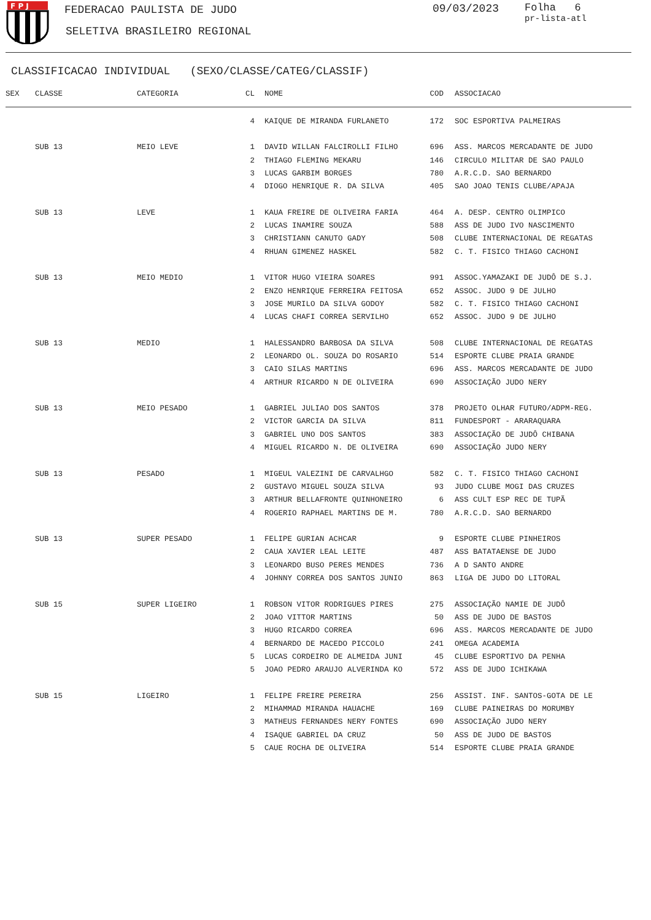F P J
FEDERACAO PAULISTA DE JUDO
SELETIVA BRASILEIRO REGIONAL
09/03/2023
Folha 6
pr-lista-atl
CLASSIFICACAO INDIVIDUAL (SEXO/CLASSE/CATEG/CLASSIF)
| SEX | CLASSE | CATEGORIA | CL | | NOME | COD | | ASSOCIACAO |
| --- | --- | --- | --- | --- | --- | --- | --- | --- |
| | | | 4 | | KAIQUE DE MIRANDA FURLANETO | 172 | | SOC ESPORTIVA PALMEIRAS |
| | SUB 13 | MEIO LEVE | 1 | | DAVID WILLAN FALCIROLLI FILHO | 696 | | ASS. MARCOS MERCADANTE DE JUDO |
| | | | 2 | | THIAGO FLEMING MEKARU | 146 | | CIRCULO MILITAR DE SAO PAULO |
| | | | 3 | | LUCAS GARBIM BORGES | 780 | | A.R.C.D. SAO BERNARDO |
| | | | 4 | | DIOGO HENRIQUE R. DA SILVA | 405 | | SAO JOAO TENIS CLUBE/APAJA |
| | SUB 13 | LEVE | 1 | | KAUA FREIRE DE OLIVEIRA FARIA | 464 | | A. DESP. CENTRO OLIMPICO |
| | | | 2 | | LUCAS INAMIRE SOUZA | 588 | | ASS DE JUDO IVO NASCIMENTO |
| | | | 3 | | CHRISTIANN CANUTO GADY | 508 | | CLUBE INTERNACIONAL DE REGATAS |
| | | | 4 | | RHUAN GIMENEZ HASKEL | 582 | | C. T. FISICO THIAGO CACHONI |
| | SUB 13 | MEIO MEDIO | 1 | | VITOR HUGO VIEIRA SOARES | 991 | | ASSOC.YAMAZAKI DE JUDÔ DE S.J. |
| | | | 2 | | ENZO HENRIQUE FERREIRA FEITOSA | 652 | | ASSOC. JUDO 9 DE JULHO |
| | | | 3 | | JOSE MURILO DA SILVA GODOY | 582 | | C. T. FISICO THIAGO CACHONI |
| | | | 4 | | LUCAS CHAFI CORREA SERVILHO | 652 | | ASSOC. JUDO 9 DE JULHO |
| | SUB 13 | MEDIO | 1 | | HALESSANDRO BARBOSA DA SILVA | 508 | | CLUBE INTERNACIONAL DE REGATAS |
| | | | 2 | | LEONARDO OL. SOUZA DO ROSARIO | 514 | | ESPORTE CLUBE PRAIA GRANDE |
| | | | 3 | | CAIO SILAS MARTINS | 696 | | ASS. MARCOS MERCADANTE DE JUDO |
| | | | 4 | | ARTHUR RICARDO N DE OLIVEIRA | 690 | | ASSOCIAÇÃO JUDO NERY |
| | SUB 13 | MEIO PESADO | 1 | | GABRIEL JULIAO DOS SANTOS | 378 | | PROJETO OLHAR FUTURO/ADPM-REG. |
| | | | 2 | | VICTOR GARCIA DA SILVA | 811 | | FUNDESPORT - ARARAQUARA |
| | | | 3 | | GABRIEL UNO DOS SANTOS | 383 | | ASSOCIAÇÃO DE JUDÔ CHIBANA |
| | | | 4 | | MIGUEL RICARDO N. DE OLIVEIRA | 690 | | ASSOCIAÇÃO JUDO NERY |
| | SUB 13 | PESADO | 1 | | MIGEUL VALEZINI DE CARVALHGO | 582 | | C. T. FISICO THIAGO CACHONI |
| | | | 2 | | GUSTAVO MIGUEL SOUZA SILVA | 93 | | JUDO CLUBE MOGI DAS CRUZES |
| | | | 3 | | ARTHUR BELLAFRONTE QUINHONEIRO | 6 | | ASS CULT ESP REC DE TUPÃ |
| | | | 4 | | ROGERIO RAPHAEL MARTINS DE M. | 780 | | A.R.C.D. SAO BERNARDO |
| | SUB 13 | SUPER PESADO | 1 | | FELIPE GURIAN ACHCAR | 9 | | ESPORTE CLUBE PINHEIROS |
| | | | 2 | | CAUA XAVIER LEAL LEITE | 487 | | ASS BATATAENSE DE JUDO |
| | | | 3 | | LEONARDO BUSO PERES MENDES | 736 | | A D SANTO ANDRE |
| | | | 4 | | JOHNNY CORREA DOS SANTOS JUNIO | 863 | | LIGA DE JUDO DO LITORAL |
| | SUB 15 | SUPER LIGEIRO | 1 | | ROBSON VITOR RODRIGUES PIRES | 275 | | ASSOCIAÇÃO NAMIE DE JUDÔ |
| | | | 2 | | JOAO VITTOR MARTINS | 50 | | ASS DE JUDO DE BASTOS |
| | | | 3 | | HUGO RICARDO CORREA | 696 | | ASS. MARCOS MERCADANTE DE JUDO |
| | | | 4 | | BERNARDO DE MACEDO PICCOLO | 241 | | OMEGA ACADEMIA |
| | | | 5 | | LUCAS CORDEIRO DE ALMEIDA JUNI | 45 | | CLUBE ESPORTIVO DA PENHA |
| | | | 5 | | JOAO PEDRO ARAUJO ALVERINDA KO | 572 | | ASS DE JUDO ICHIKAWA |
| | SUB 15 | LIGEIRO | 1 | | FELIPE FREIRE PEREIRA | 256 | | ASSIST. INF. SANTOS-GOTA DE LE |
| | | | 2 | | MIHAMMAD MIRANDA HAUACHE | 169 | | CLUBE PAINEIRAS DO MORUMBY |
| | | | 3 | | MATHEUS FERNANDES NERY FONTES | 690 | | ASSOCIAÇÃO JUDO NERY |
| | | | 4 | | ISAQUE GABRIEL DA CRUZ | 50 | | ASS DE JUDO DE BASTOS |
| | | | 5 | | CAUE ROCHA DE OLIVEIRA | 514 | | ESPORTE CLUBE PRAIA GRANDE |